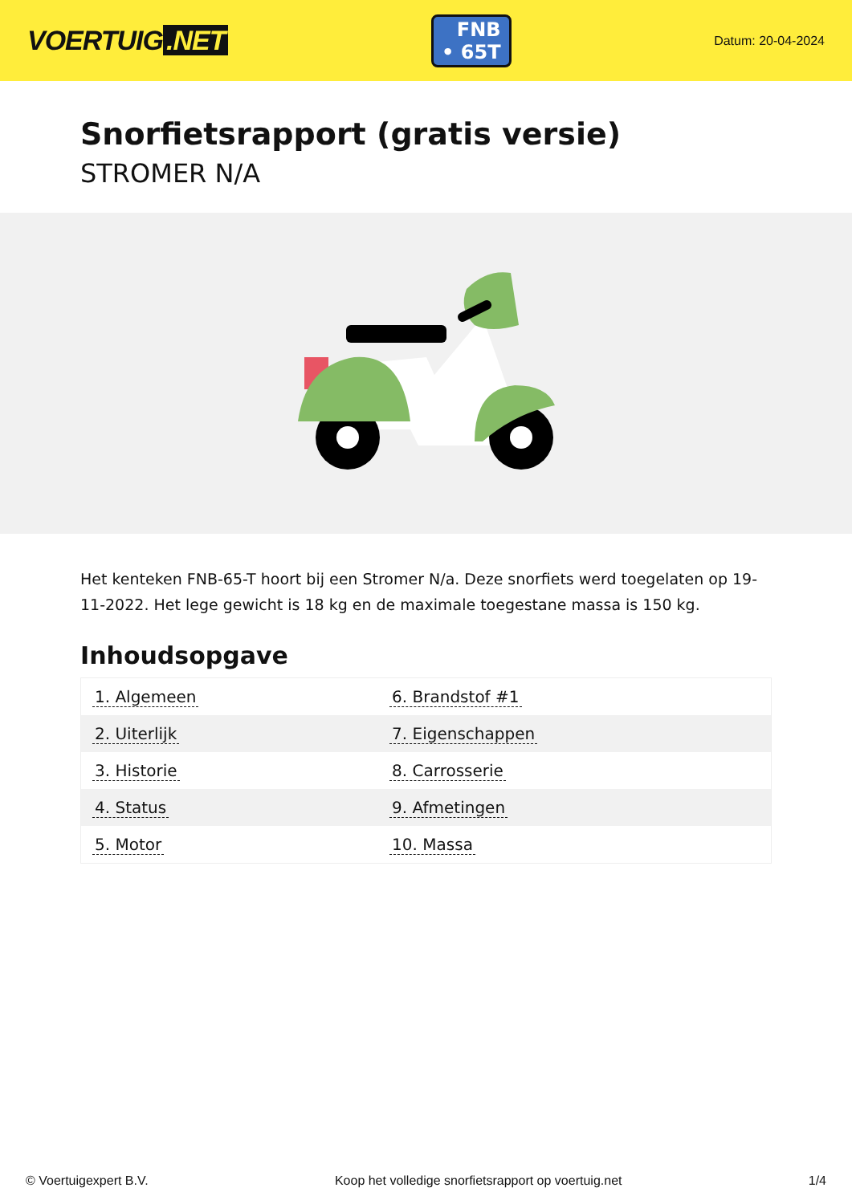VOERTUIG.NET
FNB
• 65T
Datum: 20-04-2024
Snorfietsrapport (gratis versie)
STROMER N/A
Het kenteken FNB-65-T hoort bij een Stromer N/a. Deze snorfiets werd toegelaten op 19-11-2022. Het lege gewicht is 18 kg en de maximale toegestane massa is 150 kg.
Inhoudsopgave
| 1. Algemeen | 6. Brandstof #1 |
| 2. Uiterlijk | 7. Eigenschappen |
| 3. Historie | 8. Carrosserie |
| 4. Status | 9. Afmetingen |
| 5. Motor | 10. Massa |
© Voertuigexpert B.V. Koop het volledige snorfietsrapport op voertuig.net 1/4